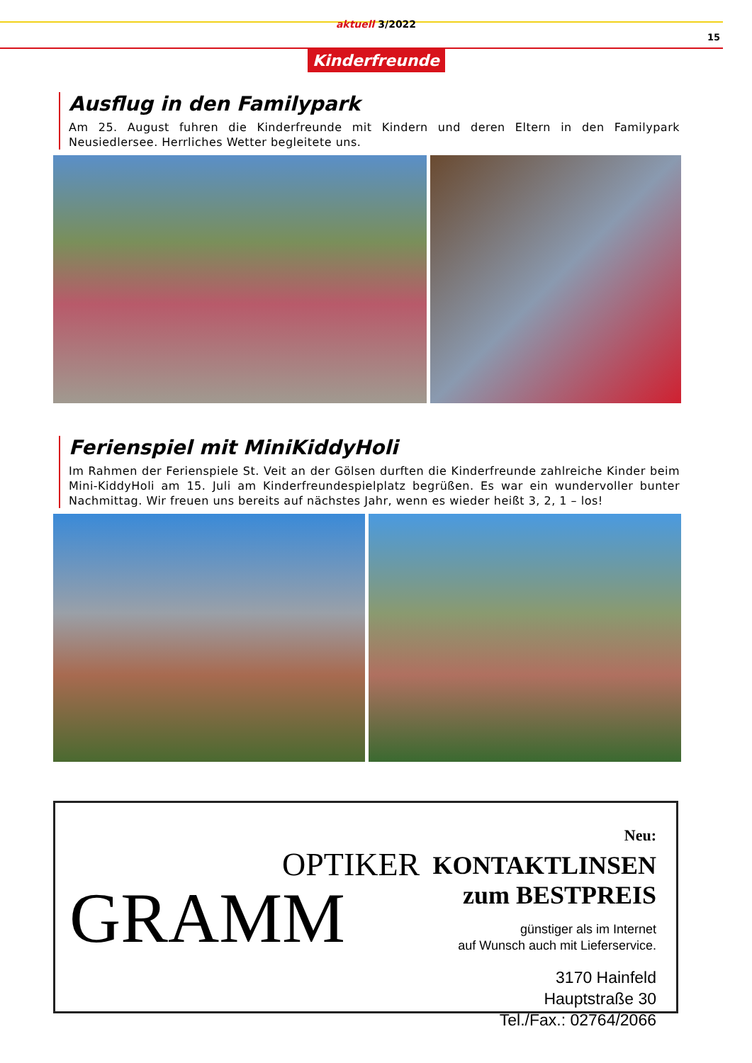aktuell 3/2022
15
Kinderfreunde
Ausflug in den Familypark
Am 25. August fuhren die Kinderfreunde mit Kindern und deren Eltern in den Familypark Neusiedlersee. Herrliches Wetter begleitete uns.
Ferienspiel mit MiniKiddyHoli
Im Rahmen der Ferienspiele St. Veit an der Gölsen durften die Kinderfreunde zahlreiche Kinder beim Mini-KiddyHoli am 15. Juli am Kinderfreundespielplatz begrüßen. Es war ein wundervoller bunter Nachmittag. Wir freuen uns bereits auf nächstes Jahr, wenn es wieder heißt 3, 2, 1 – los!
OPTIKER
GRAMM
Neu: KONTAKTLINSEN
zum BESTPREIS
günstiger als im Internet
auf Wunsch auch mit Lieferservice.
3170 Hainfeld
Hauptstraße 30
Tel./Fax.: 02764/2066